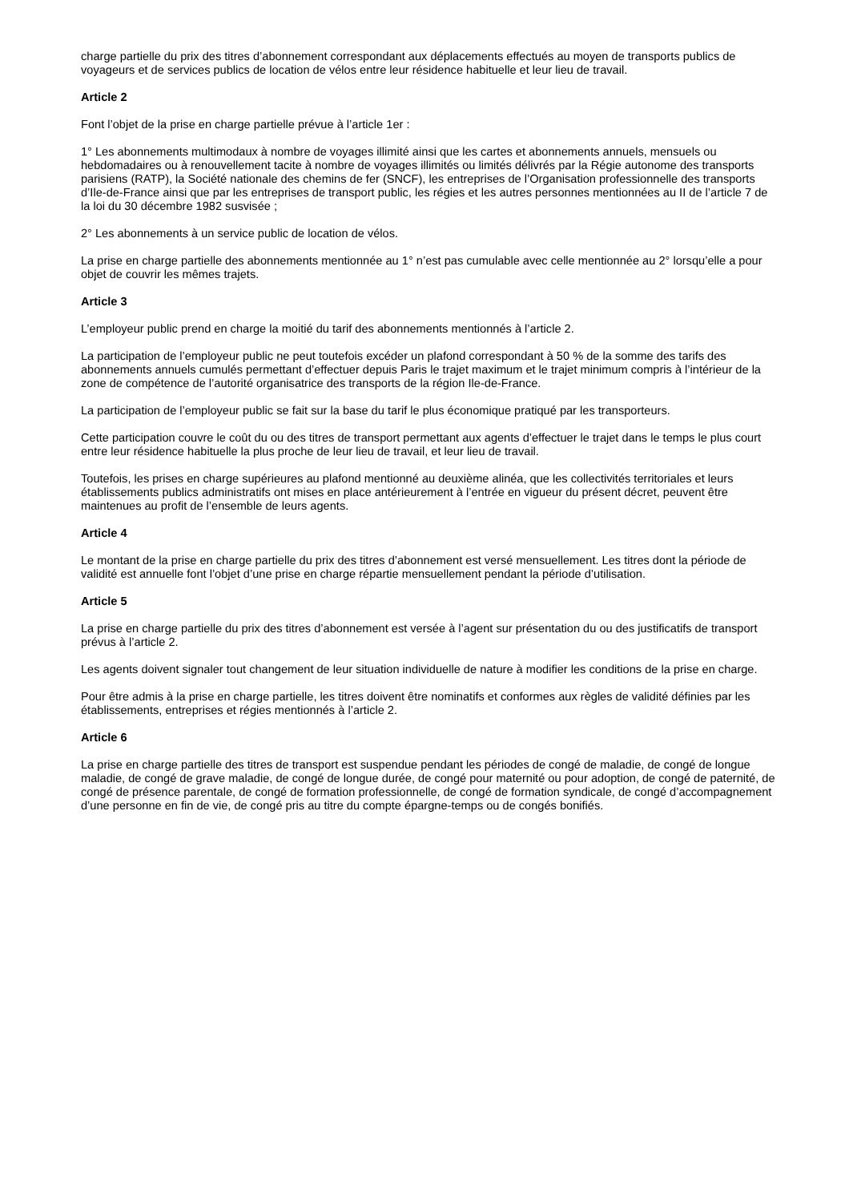charge partielle du prix des titres d’abonnement correspondant aux déplacements effectués au moyen de transports publics de voyageurs et de services publics de location de vélos entre leur résidence habituelle et leur lieu de travail.
Article 2
Font l’objet de la prise en charge partielle prévue à l’article 1er :
1° Les abonnements multimodaux à nombre de voyages illimité ainsi que les cartes et abonnements annuels, mensuels ou hebdomadaires ou à renouvellement tacite à nombre de voyages illimités ou limités délivrés par la Régie autonome des transports parisiens (RATP), la Société nationale des chemins de fer (SNCF), les entreprises de l’Organisation professionnelle des transports d’Ile-de-France ainsi que par les entreprises de transport public, les régies et les autres personnes mentionnées au II de l’article 7 de la loi du 30 décembre 1982 susvisée ;
2° Les abonnements à un service public de location de vélos.
La prise en charge partielle des abonnements mentionnée au 1° n’est pas cumulable avec celle mentionnée au 2° lorsqu’elle a pour objet de couvrir les mêmes trajets.
Article 3
L’employeur public prend en charge la moitié du tarif des abonnements mentionnés à l’article 2.
La participation de l’employeur public ne peut toutefois excéder un plafond correspondant à 50 % de la somme des tarifs des abonnements annuels cumulés permettant d’effectuer depuis Paris le trajet maximum et le trajet minimum compris à l’intérieur de la zone de compétence de l’autorité organisatrice des transports de la région Ile-de-France.
La participation de l’employeur public se fait sur la base du tarif le plus économique pratiqué par les transporteurs.
Cette participation couvre le coût du ou des titres de transport permettant aux agents d’effectuer le trajet dans le temps le plus court entre leur résidence habituelle la plus proche de leur lieu de travail, et leur lieu de travail.
Toutefois, les prises en charge supérieures au plafond mentionné au deuxième alinéa, que les collectivités territoriales et leurs établissements publics administratifs ont mises en place antérieurement à l’entrée en vigueur du présent décret, peuvent être maintenues au profit de l’ensemble de leurs agents.
Article 4
Le montant de la prise en charge partielle du prix des titres d’abonnement est versé mensuellement. Les titres dont la période de validité est annuelle font l’objet d’une prise en charge répartie mensuellement pendant la période d’utilisation.
Article 5
La prise en charge partielle du prix des titres d’abonnement est versée à l’agent sur présentation du ou des justificatifs de transport prévus à l’article 2.
Les agents doivent signaler tout changement de leur situation individuelle de nature à modifier les conditions de la prise en charge.
Pour être admis à la prise en charge partielle, les titres doivent être nominatifs et conformes aux règles de validité définies par les établissements, entreprises et régies mentionnés à l’article 2.
Article 6
La prise en charge partielle des titres de transport est suspendue pendant les périodes de congé de maladie, de congé de longue maladie, de congé de grave maladie, de congé de longue durée, de congé pour maternité ou pour adoption, de congé de paternité, de congé de présence parentale, de congé de formation professionnelle, de congé de formation syndicale, de congé d’accompagnement d’une personne en fin de vie, de congé pris au titre du compte épargne-temps ou de congés bonifiés.